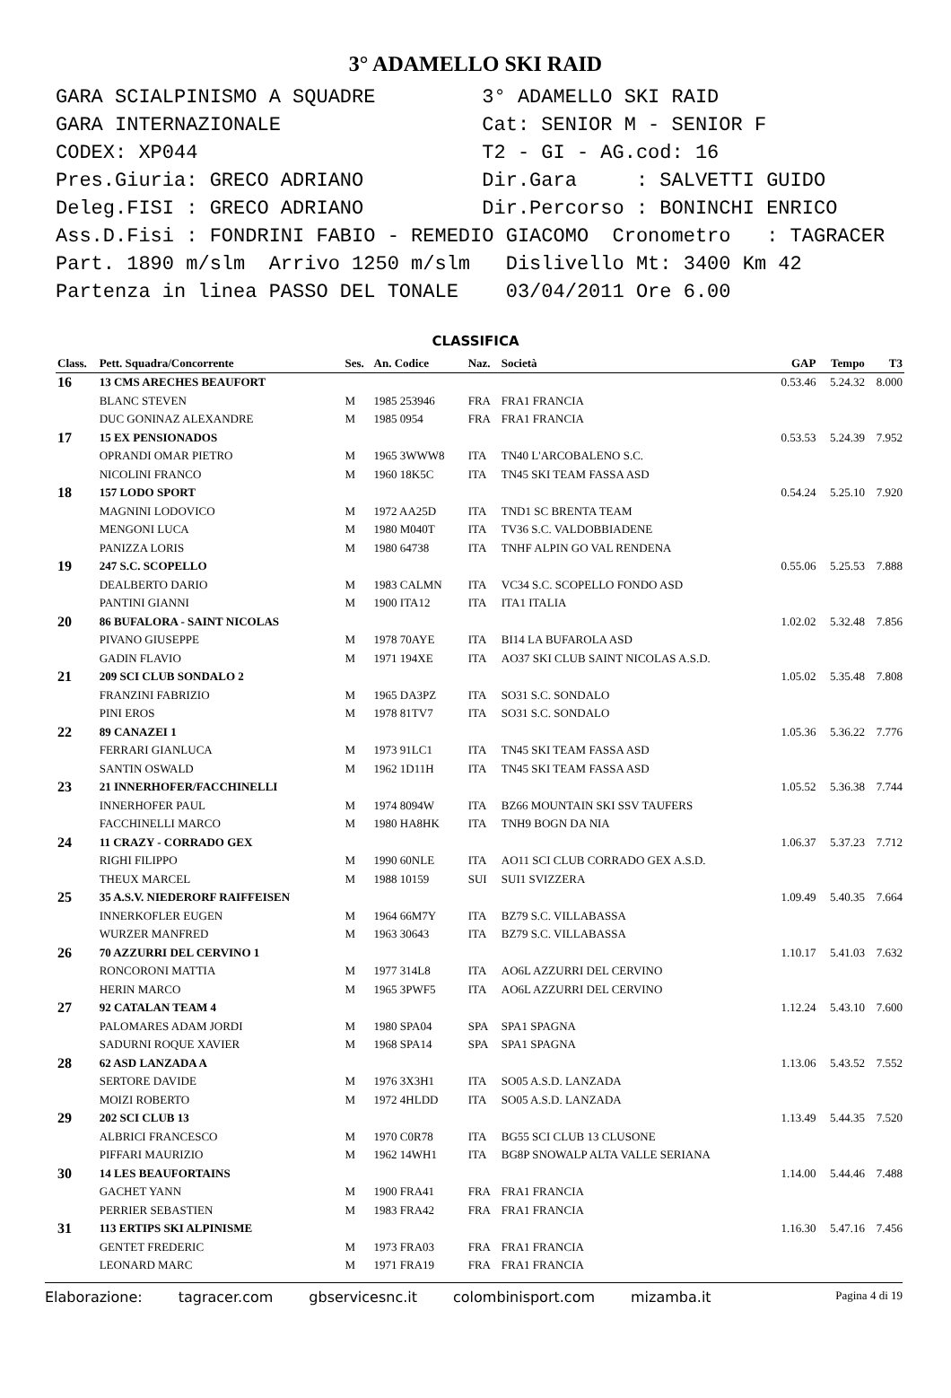3° ADAMELLO SKI RAID
GARA SCIALPINISMO A SQUADRE         3° ADAMELLO SKI RAID
GARA INTERNAZIONALE                 Cat: SENIOR M - SENIOR F
CODEX: XP044                        T2 - GI - AG.cod: 16
Pres.Giuria: GRECO ADRIANO          Dir.Gara     : SALVETTI GUIDO
Deleg.FISI : GRECO ADRIANO          Dir.Percorso : BONINCHI ENRICO
Ass.D.Fisi : FONDRINI FABIO - REMEDIO GIACOMO  Cronometro   : TAGRACER
Part. 1890 m/slm  Arrivo 1250 m/slm   Dislivello Mt: 3400 Km 42
Partenza in linea PASSO DEL TONALE    03/04/2011 Ore 6.00
CLASSIFICA
| Class. | Pett. Squadra/Concorrente | Ses. | An. Codice | Naz. | Società | GAP | Tempo | T3 |
| --- | --- | --- | --- | --- | --- | --- | --- | --- |
| 16 | 13 CMS ARECHES BEAUFORT | | | | | 0.53.46 | 5.24.32 | 8.000 |
| | BLANC STEVEN | M | 1985 253946 | FRA | FRA1 FRANCIA | | | |
| | DUC GONINAZ ALEXANDRE | M | 1985 0954 | FRA | FRA1 FRANCIA | | | |
| 17 | 15 EX PENSIONADOS | | | | | 0.53.53 | 5.24.39 | 7.952 |
| | OPRANDI OMAR PIETRO | M | 1965 3WWW8 | ITA | TN40 L'ARCOBALENO S.C. | | | |
| | NICOLINI FRANCO | M | 1960 18K5C | ITA | TN45 SKI TEAM FASSA ASD | | | |
| 18 | 157 LODO SPORT | | | | | 0.54.24 | 5.25.10 | 7.920 |
| | MAGNINI LODOVICO | M | 1972 AA25D | ITA | TND1 SC BRENTA TEAM | | | |
| | MENGONI LUCA | M | 1980 M040T | ITA | TV36 S.C. VALDOBBIADENE | | | |
| | PANIZZA LORIS | M | 1980 64738 | ITA | TNHF ALPIN GO VAL RENDENA | | | |
| 19 | 247 S.C. SCOPELLO | | | | | 0.55.06 | 5.25.53 | 7.888 |
| | DEALBERTO DARIO | M | 1983 CALMN | ITA | VC34 S.C. SCOPELLO FONDO ASD | | | |
| | PANTINI GIANNI | M | 1900 ITA12 | ITA | ITA1 ITALIA | | | |
| 20 | 86 BUFALORA - SAINT NICOLAS | | | | | 1.02.02 | 5.32.48 | 7.856 |
| | PIVANO GIUSEPPE | M | 1978 70AYE | ITA | BI14 LA BUFAROLA ASD | | | |
| | GADIN FLAVIO | M | 1971 194XE | ITA | AO37 SKI CLUB SAINT NICOLAS A.S.D. | | | |
| 21 | 209 SCI CLUB SONDALO 2 | | | | | 1.05.02 | 5.35.48 | 7.808 |
| | FRANZINI FABRIZIO | M | 1965 DA3PZ | ITA | SO31 S.C. SONDALO | | | |
| | PINI EROS | M | 1978 81TV7 | ITA | SO31 S.C. SONDALO | | | |
| 22 | 89 CANAZEI 1 | | | | | 1.05.36 | 5.36.22 | 7.776 |
| | FERRARI GIANLUCA | M | 1973 91LC1 | ITA | TN45 SKI TEAM FASSA ASD | | | |
| | SANTIN OSWALD | M | 1962 1D11H | ITA | TN45 SKI TEAM FASSA ASD | | | |
| 23 | 21 INNERHOFER/FACCHINELLI | | | | | 1.05.52 | 5.36.38 | 7.744 |
| | INNERHOFER PAUL | M | 1974 8094W | ITA | BZ66 MOUNTAIN SKI SSV TAUFERS | | | |
| | FACCHINELLI MARCO | M | 1980 HA8HK | ITA | TNH9 BOGN DA NIA | | | |
| 24 | 11 CRAZY - CORRADO GEX | | | | | 1.06.37 | 5.37.23 | 7.712 |
| | RIGHI FILIPPO | M | 1990 60NLE | ITA | AO11 SCI CLUB CORRADO GEX A.S.D. | | | |
| | THEUX MARCEL | M | 1988 10159 | SUI | SUI1 SVIZZERA | | | |
| 25 | 35 A.S.V. NIEDERORF RAIFFEISEN | | | | | 1.09.49 | 5.40.35 | 7.664 |
| | INNERKOFLER EUGEN | M | 1964 66M7Y | ITA | BZ79 S.C. VILLABASSA | | | |
| | WURZER MANFRED | M | 1963 30643 | ITA | BZ79 S.C. VILLABASSA | | | |
| 26 | 70 AZZURRI DEL CERVINO 1 | | | | | 1.10.17 | 5.41.03 | 7.632 |
| | RONCORONI MATTIA | M | 1977 314L8 | ITA | AO6L AZZURRI DEL CERVINO | | | |
| | HERIN MARCO | M | 1965 3PWF5 | ITA | AO6L AZZURRI DEL CERVINO | | | |
| 27 | 92 CATALAN TEAM 4 | | | | | 1.12.24 | 5.43.10 | 7.600 |
| | PALOMARES ADAM JORDI | M | 1980 SPA04 | SPA | SPA1 SPAGNA | | | |
| | SADURNI ROQUE XAVIER | M | 1968 SPA14 | SPA | SPA1 SPAGNA | | | |
| 28 | 62 ASD LANZADA A | | | | | 1.13.06 | 5.43.52 | 7.552 |
| | SERTORE DAVIDE | M | 1976 3X3H1 | ITA | SO05 A.S.D. LANZADA | | | |
| | MOIZI ROBERTO | M | 1972 4HLDD | ITA | SO05 A.S.D. LANZADA | | | |
| 29 | 202 SCI CLUB 13 | | | | | 1.13.49 | 5.44.35 | 7.520 |
| | ALBRICI FRANCESCO | M | 1970 C0R78 | ITA | BG55 SCI CLUB 13 CLUSONE | | | |
| | PIFFARI MAURIZIO | M | 1962 14WH1 | ITA | BG8P SNOWALP ALTA VALLE SERIANA | | | |
| 30 | 14 LES BEAUFORTAINS | | | | | 1.14.00 | 5.44.46 | 7.488 |
| | GACHET YANN | M | 1900 FRA41 | FRA | FRA1 FRANCIA | | | |
| | PERRIER SEBASTIEN | M | 1983 FRA42 | FRA | FRA1 FRANCIA | | | |
| 31 | 113 ERTIPS SKI ALPINISME | | | | | 1.16.30 | 5.47.16 | 7.456 |
| | GENTET FREDERIC | M | 1973 FRA03 | FRA | FRA1 FRANCIA | | | |
| | LEONARD MARC | M | 1971 FRA19 | FRA | FRA1 FRANCIA | | | |
Elaborazione: tagracer.com gbservicesnc.it colombinisport.com mizamba.it Pagina 4 di 19